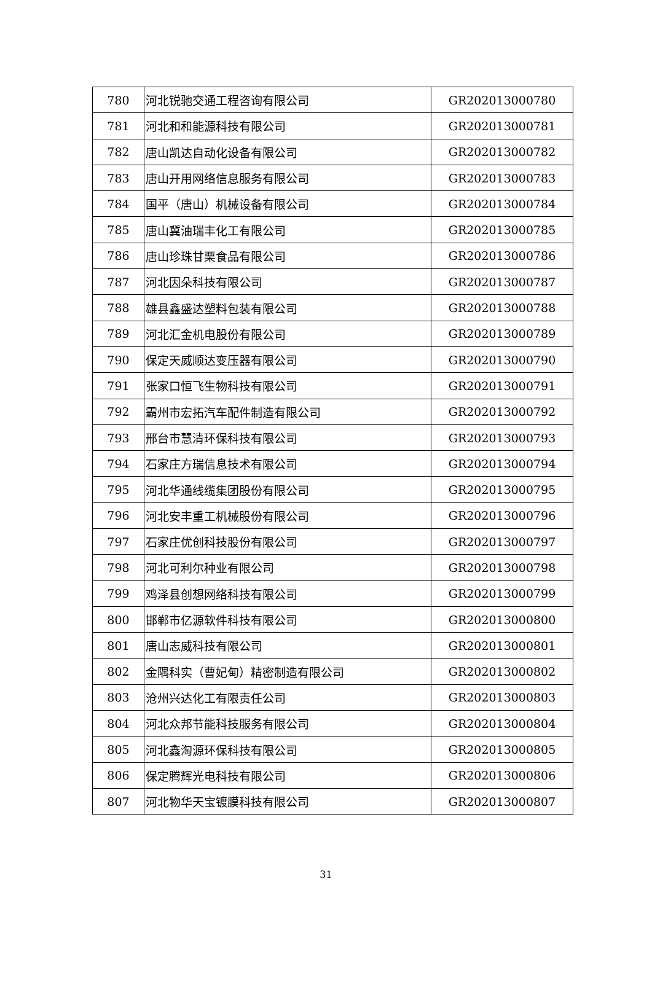| 780 | 河北锐驰交通工程咨询有限公司 | GR202013000780 |
| 781 | 河北和和能源科技有限公司 | GR202013000781 |
| 782 | 唐山凯达自动化设备有限公司 | GR202013000782 |
| 783 | 唐山开用网络信息服务有限公司 | GR202013000783 |
| 784 | 国平（唐山）机械设备有限公司 | GR202013000784 |
| 785 | 唐山冀油瑞丰化工有限公司 | GR202013000785 |
| 786 | 唐山珍珠甘栗食品有限公司 | GR202013000786 |
| 787 | 河北因朵科技有限公司 | GR202013000787 |
| 788 | 雄县鑫盛达塑料包装有限公司 | GR202013000788 |
| 789 | 河北汇金机电股份有限公司 | GR202013000789 |
| 790 | 保定天威顺达变压器有限公司 | GR202013000790 |
| 791 | 张家口恒飞生物科技有限公司 | GR202013000791 |
| 792 | 霸州市宏拓汽车配件制造有限公司 | GR202013000792 |
| 793 | 邢台市慧清环保科技有限公司 | GR202013000793 |
| 794 | 石家庄方瑞信息技术有限公司 | GR202013000794 |
| 795 | 河北华通线缆集团股份有限公司 | GR202013000795 |
| 796 | 河北安丰重工机械股份有限公司 | GR202013000796 |
| 797 | 石家庄优创科技股份有限公司 | GR202013000797 |
| 798 | 河北可利尔种业有限公司 | GR202013000798 |
| 799 | 鸡泽县创想网络科技有限公司 | GR202013000799 |
| 800 | 邯郸市亿源软件科技有限公司 | GR202013000800 |
| 801 | 唐山志威科技有限公司 | GR202013000801 |
| 802 | 金隅科实（曹妃甸）精密制造有限公司 | GR202013000802 |
| 803 | 沧州兴达化工有限责任公司 | GR202013000803 |
| 804 | 河北众邦节能科技服务有限公司 | GR202013000804 |
| 805 | 河北鑫淘源环保科技有限公司 | GR202013000805 |
| 806 | 保定腾辉光电科技有限公司 | GR202013000806 |
| 807 | 河北物华天宝镀膜科技有限公司 | GR202013000807 |
31